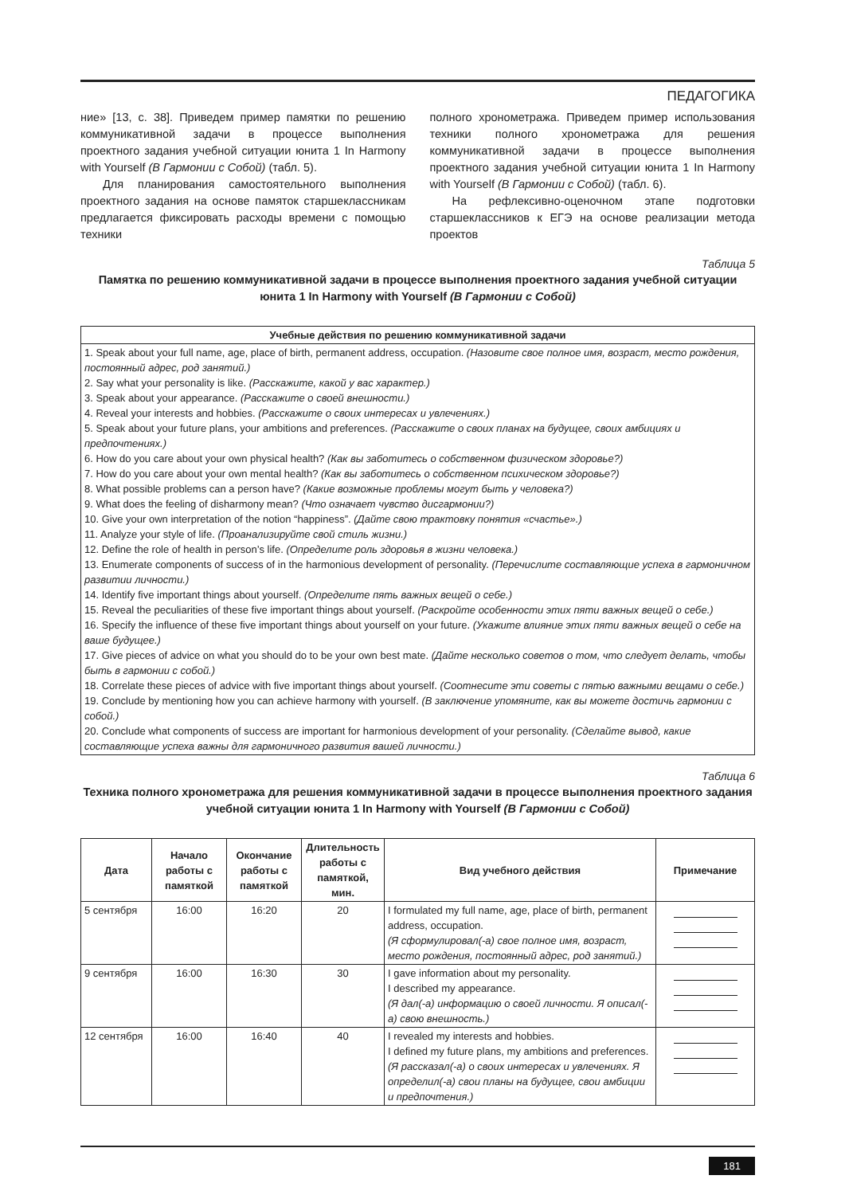ПЕДАГОГИКА
ние» [13, с. 38]. Приведем пример памятки по решению коммуникативной задачи в процессе выполнения проектного задания учебной ситуации юнита 1 In Harmony with Yourself (В Гармонии с Собой) (табл. 5).
Для планирования самостоятельного выполнения проектного задания на основе памяток старшеклассникам предлагается фиксировать расходы времени с помощью техники
полного хронометража. Приведем пример использования техники полного хронометража для решения коммуникативной задачи в процессе выполнения проектного задания учебной ситуации юнита 1 In Harmony with Yourself (В Гармонии с Собой) (табл. 6).
На рефлексивно-оценочном этапе подготовки старшеклассников к ЕГЭ на основе реализации метода проектов
Таблица 5
Памятка по решению коммуникативной задачи в процессе выполнения проектного задания учебной ситуации юнита 1 In Harmony with Yourself (В Гармонии с Собой)
| Учебные действия по решению коммуникативной задачи |
| --- |
| 1. Speak about your full name, age, place of birth, permanent address, occupation. (Назовите свое полное имя, возраст, место рождения, постоянный адрес, род занятий.) 2. Say what your personality is like. (Расскажите, какой у вас характер.) 3. Speak about your appearance. (Расскажите о своей внешности.) 4. Reveal your interests and hobbies. (Расскажите о своих интересах и увлечениях.) 5. Speak about your future plans, your ambitions and preferences. (Расскажите о своих планах на будущее, своих амбициях и предпочтениях.) 6. How do you care about your own physical health? (Как вы заботитесь о собственном физическом здоровье?) 7. How do you care about your own mental health? (Как вы заботитесь о собственном психическом здоровье?) 8. What possible problems can a person have? (Какие возможные проблемы могут быть у человека?) 9. What does the feeling of disharmony mean? (Что означает чувство дисгармонии?) 10. Give your own interpretation of the notion “happiness”. (Дайте свою трактовку понятия «счастье».) 11. Analyze your style of life. (Проанализируйте свой стиль жизни.) 12. Define the role of health in person’s life. (Определите роль здоровья в жизни человека.) 13. Enumerate components of success of in the harmonious development of personality. (Перечислите составляющие успеха в гармоничном развитии личности.) 14. Identify five important things about yourself. (Определите пять важных вещей о себе.) 15. Reveal the peculiarities of these five important things about yourself. (Раскройте особенности этих пяти важных вещей о себе.) 16. Specify the influence of these five important things about yourself on your future. (Укажите влияние этих пяти важных вещей о себе на ваше будущее.) 17. Give pieces of advice on what you should do to be your own best mate. (Дайте несколько советов о том, что следует делать, чтобы быть в гармонии с собой.) 18. Correlate these pieces of advice with five important things about yourself. (Соотнесите эти советы с пятью важными вещами о себе.) 19. Conclude by mentioning how you can achieve harmony with yourself. (В заключение упомяните, как вы можете достичь гармонии с собой.) 20. Conclude what components of success are important for harmonious development of your personality. (Сделайте вывод, какие составляющие успеха важны для гармоничного развития вашей личности.) |
Таблица 6
Техника полного хронометража для решения коммуникативной задачи в процессе выполнения проектного задания учебной ситуации юнита 1 In Harmony with Yourself (В Гармонии с Собой)
| Дата | Начало работы с памяткой | Оконча­ние работы с памяткой | Длительность работы с памяткой, мин. | Вид учебного действия | Примечание |
| --- | --- | --- | --- | --- | --- |
| 5 сентября | 16:00 | 16:20 | 20 | I formulated my full name, age, place of birth, permanent address, occupation. (Я сформулировал(-а) свое полное имя, возраст, место рождения, постоянный адрес, род занятий.) | |
| 9 сентября | 16:00 | 16:30 | 30 | I gave information about my personality. I described my appearance. (Я дал(-а) информацию о своей личности. Я описал(-а) свою внешность.) | |
| 12 сентября | 16:00 | 16:40 | 40 | I revealed my interests and hobbies. I defined my future plans, my ambitions and preferences. (Я рассказал(-а) о своих интересах и увлечениях. Я определил(-а) свои планы на будущее, свои амбиции и предпочтения.) | |
181